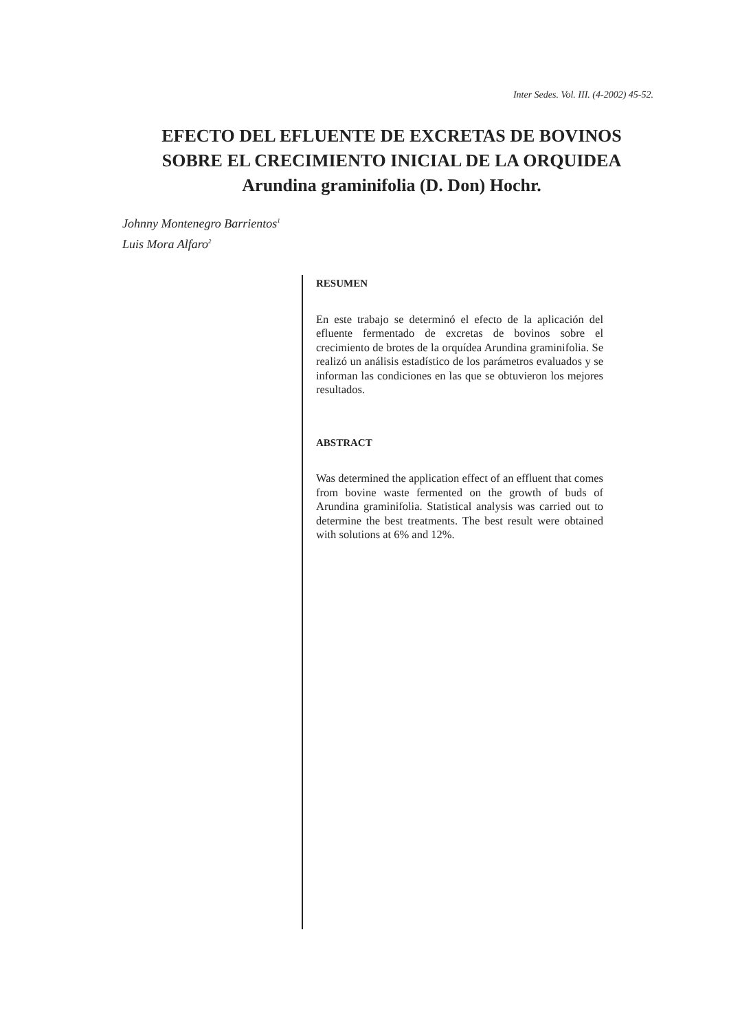Inter Sedes. Vol. III. (4-2002) 45-52.
EFECTO DEL EFLUENTE DE EXCRETAS DE BOVINOS
SOBRE EL CRECIMIENTO INICIAL DE LA ORQUIDEA
Arundina graminifolia (D. Don) Hochr.
Johnny Montenegro Barrientos<sup>1</sup>
Luis Mora Alfaro<sup>2</sup>
RESUMEN
En este trabajo se determinó el efecto de la aplicación del efluente fermentado de excretas de bovinos sobre el crecimiento de brotes de la orquídea Arundina graminifolia. Se realizó un análisis estadístico de los parámetros evaluados y se informan las condiciones en las que se obtuvieron los mejores resultados.
ABSTRACT
Was determined the application effect of an effluent that comes from bovine waste fermented on the growth of buds of Arundina graminifolia. Statistical analysis was carried out to determine the best treatments. The best result were obtained with solutions at 6% and 12%.